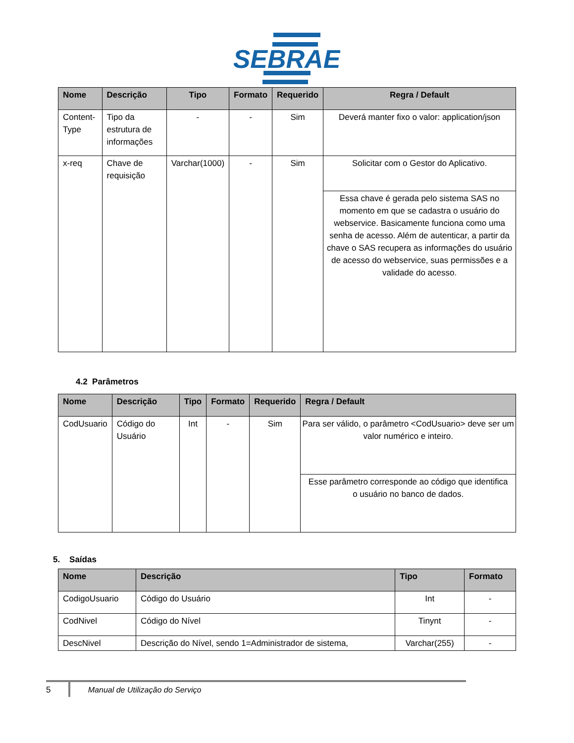SEBRAE
| Nome | Descrição | Tipo | Formato | Requerido | Regra / Default |
| --- | --- | --- | --- | --- | --- |
| Content-Type | Tipo da estrutura de informações | - | - | Sim | Deverá manter fixo o valor: application/json |
| x-req | Chave de requisição | Varchar(1000) | - | Sim | Solicitar com o Gestor do Aplicativo. |
| | | | | | Essa chave é gerada pelo sistema SAS no momento em que se cadastra o usuário do webservice. Basicamente funciona como uma senha de acesso. Além de autenticar, a partir da chave o SAS recupera as informações do usuário de acesso do webservice, suas permissões e a validade do acesso. |
4.2 Parâmetros
| Nome | Descrição | Tipo | Formato | Requerido | Regra / Default |
| --- | --- | --- | --- | --- | --- |
| CodUsuario | Código do Usuário | Int | - | Sim | Para ser válido, o parâmetro <CodUsuario> deve ser um valor numérico e inteiro. |
| | | | | | Esse parâmetro corresponde ao código que identifica o usuário no banco de dados. |
5. Saídas
| Nome | Descrição | Tipo | Formato |
| --- | --- | --- | --- |
| CodigoUsuario | Código do Usuário | Int | - |
| CodNivel | Código do Nível | Tinynt | - |
| DescNivel | Descrição do Nível, sendo 1=Administrador de sistema, | Varchar(255) | - |
5 Manual de Utilização do Serviço